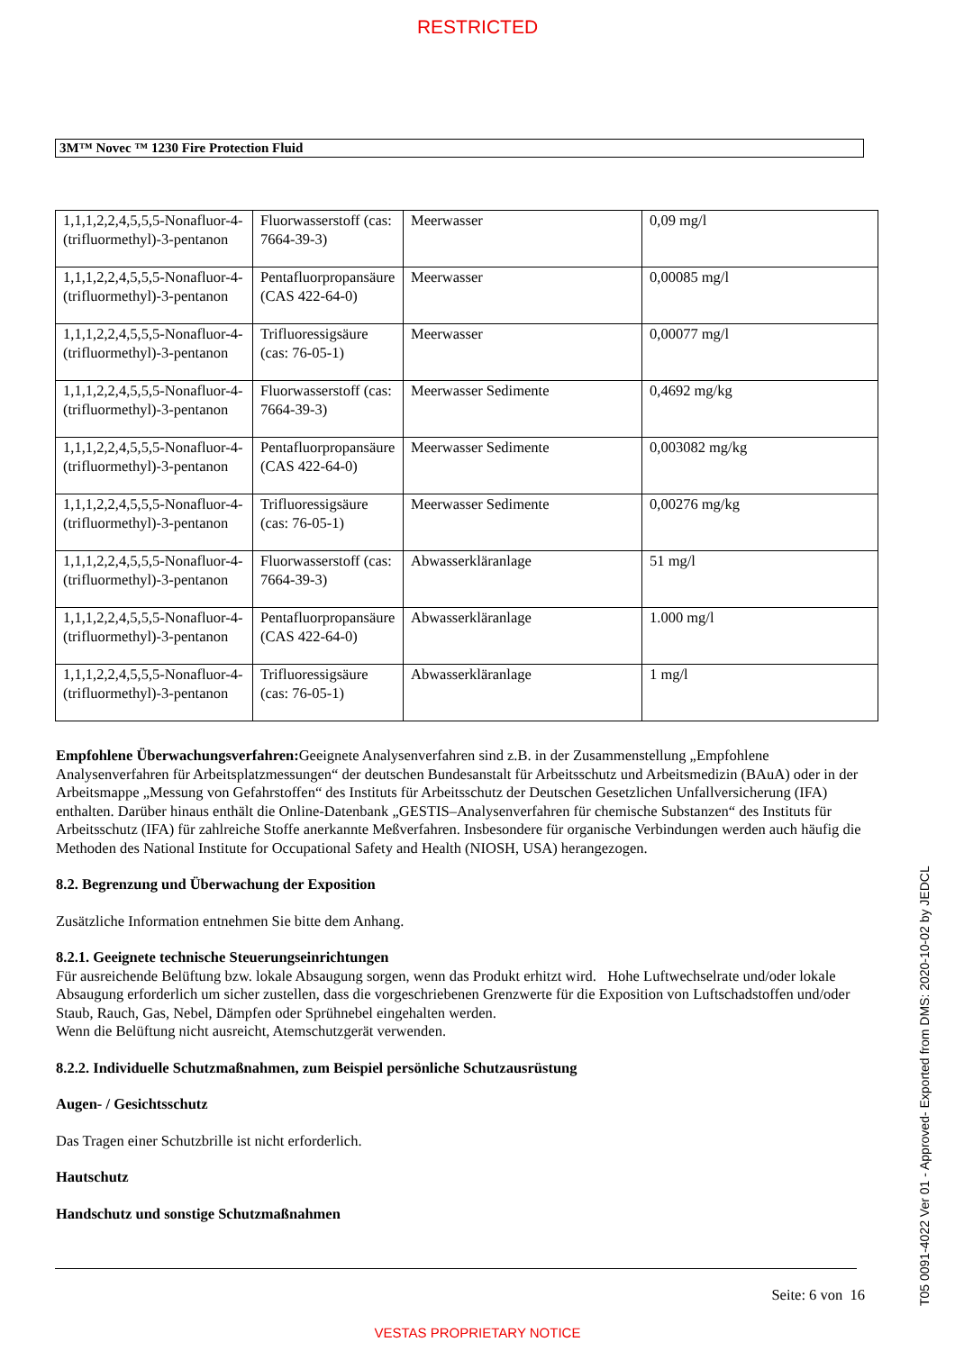RESTRICTED
3M™ Novec ™ 1230 Fire Protection Fluid
| 1,1,1,2,2,4,5,5,5-Nonafluor-4-(trifluormethyl)-3-pentanon | Fluorwasserstoff (cas: 7664-39-3) | Meerwasser | 0,09 mg/l |
| 1,1,1,2,2,4,5,5,5-Nonafluor-4-(trifluormethyl)-3-pentanon | Pentafluorpropansäure (CAS 422-64-0) | Meerwasser | 0,00085 mg/l |
| 1,1,1,2,2,4,5,5,5-Nonafluor-4-(trifluormethyl)-3-pentanon | Trifluoressigsäure (cas: 76-05-1) | Meerwasser | 0,00077 mg/l |
| 1,1,1,2,2,4,5,5,5-Nonafluor-4-(trifluormethyl)-3-pentanon | Fluorwasserstoff (cas: 7664-39-3) | Meerwasser Sedimente | 0,4692 mg/kg |
| 1,1,1,2,2,4,5,5,5-Nonafluor-4-(trifluormethyl)-3-pentanon | Pentafluorpropansäure (CAS 422-64-0) | Meerwasser Sedimente | 0,003082 mg/kg |
| 1,1,1,2,2,4,5,5,5-Nonafluor-4-(trifluormethyl)-3-pentanon | Trifluoressigsäure (cas: 76-05-1) | Meerwasser Sedimente | 0,00276 mg/kg |
| 1,1,1,2,2,4,5,5,5-Nonafluor-4-(trifluormethyl)-3-pentanon | Fluorwasserstoff (cas: 7664-39-3) | Abwasserkläranlage | 51 mg/l |
| 1,1,1,2,2,4,5,5,5-Nonafluor-4-(trifluormethyl)-3-pentanon | Pentafluorpropansäure (CAS 422-64-0) | Abwasserkläranlage | 1.000 mg/l |
| 1,1,1,2,2,4,5,5,5-Nonafluor-4-(trifluormethyl)-3-pentanon | Trifluoressigsäure (cas: 76-05-1) | Abwasserkläranlage | 1 mg/l |
Empfohlene Überwachungsverfahren: Geeignete Analysenverfahren sind z.B. in der Zusammenstellung „Empfohlene Analysenverfahren für Arbeitsplatzmessungen“ der deutschen Bundesanstalt für Arbeitsschutz und Arbeitsmedizin (BAuA) oder in der Arbeitsmappe „Messung von Gefahrstoffen“ des Instituts für Arbeitsschutz der Deutschen Gesetzlichen Unfallversicherung (IFA) enthalten. Darüber hinaus enthält die Online-Datenbank „GESTIS–Analysenverfahren für chemische Substanzen“ des Instituts für Arbeitsschutz (IFA) für zahlreiche Stoffe anerkannte Meßverfahren. Insbesondere für organische Verbindungen werden auch häufig die Methoden des National Institute for Occupational Safety and Health (NIOSH, USA) herangezogen.
8.2. Begrenzung und Überwachung der Exposition
Zusätzliche Information entnehmen Sie bitte dem Anhang.
8.2.1. Geeignete technische Steuerungseinrichtungen
Für ausreichende Belüftung bzw. lokale Absaugung sorgen, wenn das Produkt erhitzt wird. Hohe Luftwechselrate und/oder lokale Absaugung erforderlich um sicher zustellen, dass die vorgeschriebenen Grenzwerte für die Exposition von Luftschadstoffen und/oder Staub, Rauch, Gas, Nebel, Dämpfen oder Sprühnebel eingehalten werden.
Wenn die Belüftung nicht ausreicht, Atemschutzgerät verwenden.
8.2.2. Individuelle Schutzmaßnahmen, zum Beispiel persönliche Schutzausrüstung
Augen- / Gesichtsschutz
Das Tragen einer Schutzbrille ist nicht erforderlich.
Hautschutz
Handschutz und sonstige Schutzmaßnahmen
Seite: 6 von 16
VESTAS PROPRIETARY NOTICE
T05 0091-4022 Ver 01 - Approved- Exported from DMS: 2020-10-02 by JEDCL